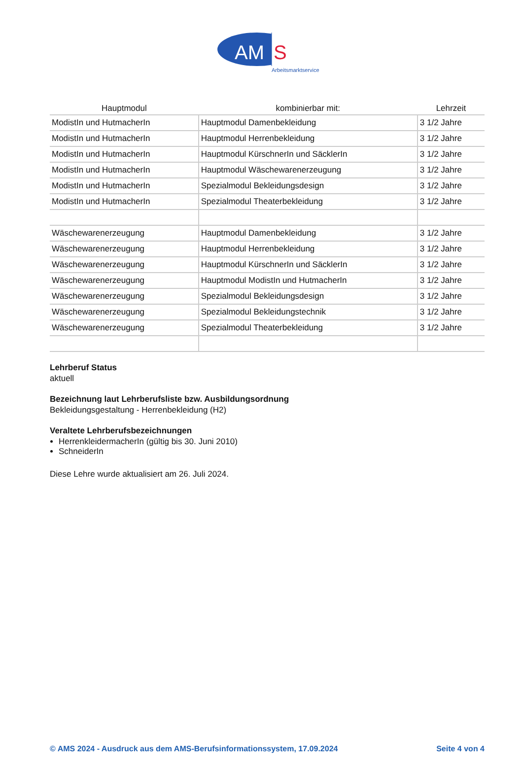AM
S
Arbeitsmarktservice
| Hauptmodul | kombinierbar mit: | Lehrzeit |
| --- | --- | --- |
| ModistIn und HutmacherIn | Hauptmodul Damenbekleidung | 3 1/2 Jahre |
| ModistIn und HutmacherIn | Hauptmodul Herrenbekleidung | 3 1/2 Jahre |
| ModistIn und HutmacherIn | Hauptmodul KürschnerIn und SäcklerIn | 3 1/2 Jahre |
| ModistIn und HutmacherIn | Hauptmodul Wäschewarenerzeugung | 3 1/2 Jahre |
| ModistIn und HutmacherIn | Spezialmodul Bekleidungsdesign | 3 1/2 Jahre |
| ModistIn und HutmacherIn | Spezialmodul Theaterbekleidung | 3 1/2 Jahre |
| Wäschewarenerzeugung | Hauptmodul Damenbekleidung | 3 1/2 Jahre |
| Wäschewarenerzeugung | Hauptmodul Herrenbekleidung | 3 1/2 Jahre |
| Wäschewarenerzeugung | Hauptmodul KürschnerIn und SäcklerIn | 3 1/2 Jahre |
| Wäschewarenerzeugung | Hauptmodul ModistIn und HutmacherIn | 3 1/2 Jahre |
| Wäschewarenerzeugung | Spezialmodul Bekleidungsdesign | 3 1/2 Jahre |
| Wäschewarenerzeugung | Spezialmodul Bekleidungstechnik | 3 1/2 Jahre |
| Wäschewarenerzeugung | Spezialmodul Theaterbekleidung | 3 1/2 Jahre |
Lehrberuf Status
aktuell
Bezeichnung laut Lehrberufsliste bzw. Ausbildungsordnung
Bekleidungsgestaltung - Herrenbekleidung (H2)
Veraltete Lehrberufsbezeichnungen
HerrenkleidermacherIn (gültig bis 30. Juni 2010)
SchneiderIn
Diese Lehre wurde aktualisiert am 26. Juli 2024.
© AMS 2024 - Ausdruck aus dem AMS-Berufsinformationssystem, 17.09.2024 Seite 4 von 4